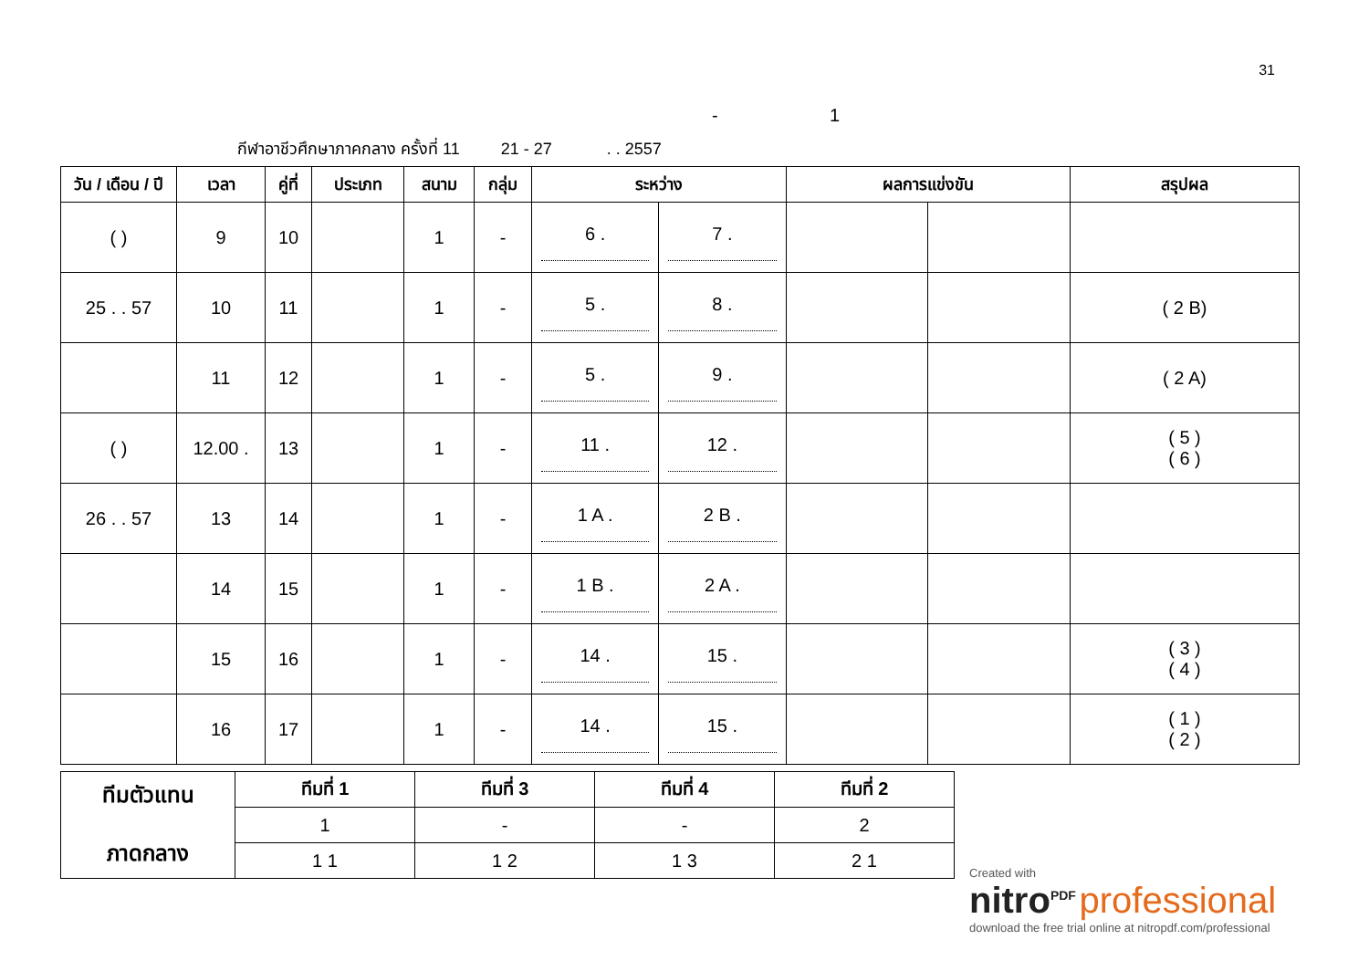31
- 1
กีฬาอาชีวศึกษาภาคกลาง ครั้งที่ 11 21 - 27 . . 2557
| วัน / เดือน / ปี | เวลา | คู่ที่ | ประเภท | สนาม | กลุ่ม | ระหว่าง | | ผลการแข่งขัน | | สรุปผล |
| --- | --- | --- | --- | --- | --- | --- | --- | --- | --- | --- |
| ( ) | 9 | 10 | | 1 | - | 6 . | 7 . | | | |
| 25 . . 57 | 10 | 11 | | 1 | - | 5 . | 8 . | | | ( 2 B) |
| | 11 | 12 | | 1 | - | 5 . | 9 . | | | ( 2 A) |
| ( ) | 12.00 . | 13 | | 1 | - | 11 . | 12 . | | | ( 5 ) ( 6 ) |
| 26 . . 57 | 13 | 14 | | 1 | - | 1 A . | 2 B . | | | |
| | 14 | 15 | | 1 | - | 1 B . | 2 A . | | | |
| | 15 | 16 | | 1 | - | 14 . | 15 . | | | ( 3 ) ( 4 ) |
| | 16 | 17 | | 1 | - | 14 . | 15 . | | | ( 1 ) ( 2 ) |
| ทีมตัวแทน ภาดกลาง | ทีมที่ 1 | ทีมที่ 3 | ทีมที่ 4 | ทีมที่ 2 |
| --- | --- | --- | --- | --- |
| | 1 | - | - | 2 |
| | 1 1 | 1 2 | 1 3 | 2 1 |
Created with
nitro<sup>PDF</sup> professional
download the free trial online at nitropdf.com/professional